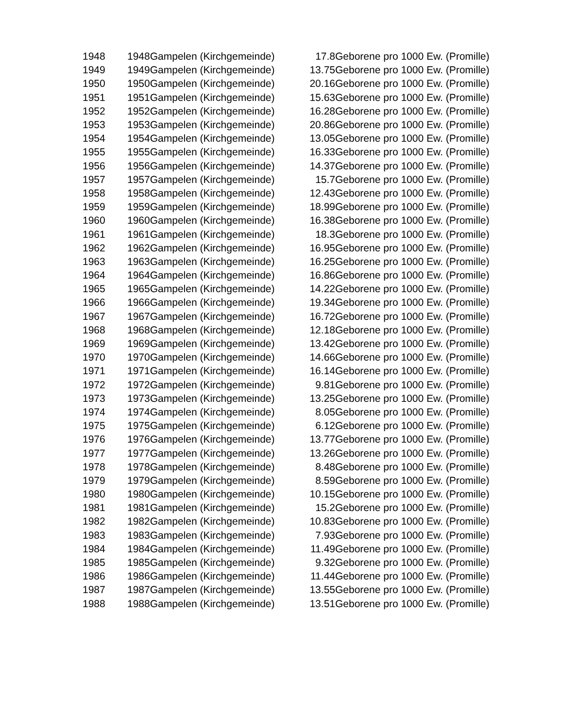| 1948 | 1948Gampelen (Kirchgemeinde) | 17.8 | Geborene pro 1000 Ew. (Promille) |
| 1949 | 1949Gampelen (Kirchgemeinde) | 13.75 | Geborene pro 1000 Ew. (Promille) |
| 1950 | 1950Gampelen (Kirchgemeinde) | 20.16 | Geborene pro 1000 Ew. (Promille) |
| 1951 | 1951Gampelen (Kirchgemeinde) | 15.63 | Geborene pro 1000 Ew. (Promille) |
| 1952 | 1952Gampelen (Kirchgemeinde) | 16.28 | Geborene pro 1000 Ew. (Promille) |
| 1953 | 1953Gampelen (Kirchgemeinde) | 20.86 | Geborene pro 1000 Ew. (Promille) |
| 1954 | 1954Gampelen (Kirchgemeinde) | 13.05 | Geborene pro 1000 Ew. (Promille) |
| 1955 | 1955Gampelen (Kirchgemeinde) | 16.33 | Geborene pro 1000 Ew. (Promille) |
| 1956 | 1956Gampelen (Kirchgemeinde) | 14.37 | Geborene pro 1000 Ew. (Promille) |
| 1957 | 1957Gampelen (Kirchgemeinde) | 15.7 | Geborene pro 1000 Ew. (Promille) |
| 1958 | 1958Gampelen (Kirchgemeinde) | 12.43 | Geborene pro 1000 Ew. (Promille) |
| 1959 | 1959Gampelen (Kirchgemeinde) | 18.99 | Geborene pro 1000 Ew. (Promille) |
| 1960 | 1960Gampelen (Kirchgemeinde) | 16.38 | Geborene pro 1000 Ew. (Promille) |
| 1961 | 1961Gampelen (Kirchgemeinde) | 18.3 | Geborene pro 1000 Ew. (Promille) |
| 1962 | 1962Gampelen (Kirchgemeinde) | 16.95 | Geborene pro 1000 Ew. (Promille) |
| 1963 | 1963Gampelen (Kirchgemeinde) | 16.25 | Geborene pro 1000 Ew. (Promille) |
| 1964 | 1964Gampelen (Kirchgemeinde) | 16.86 | Geborene pro 1000 Ew. (Promille) |
| 1965 | 1965Gampelen (Kirchgemeinde) | 14.22 | Geborene pro 1000 Ew. (Promille) |
| 1966 | 1966Gampelen (Kirchgemeinde) | 19.34 | Geborene pro 1000 Ew. (Promille) |
| 1967 | 1967Gampelen (Kirchgemeinde) | 16.72 | Geborene pro 1000 Ew. (Promille) |
| 1968 | 1968Gampelen (Kirchgemeinde) | 12.18 | Geborene pro 1000 Ew. (Promille) |
| 1969 | 1969Gampelen (Kirchgemeinde) | 13.42 | Geborene pro 1000 Ew. (Promille) |
| 1970 | 1970Gampelen (Kirchgemeinde) | 14.66 | Geborene pro 1000 Ew. (Promille) |
| 1971 | 1971Gampelen (Kirchgemeinde) | 16.14 | Geborene pro 1000 Ew. (Promille) |
| 1972 | 1972Gampelen (Kirchgemeinde) | 9.81 | Geborene pro 1000 Ew. (Promille) |
| 1973 | 1973Gampelen (Kirchgemeinde) | 13.25 | Geborene pro 1000 Ew. (Promille) |
| 1974 | 1974Gampelen (Kirchgemeinde) | 8.05 | Geborene pro 1000 Ew. (Promille) |
| 1975 | 1975Gampelen (Kirchgemeinde) | 6.12 | Geborene pro 1000 Ew. (Promille) |
| 1976 | 1976Gampelen (Kirchgemeinde) | 13.77 | Geborene pro 1000 Ew. (Promille) |
| 1977 | 1977Gampelen (Kirchgemeinde) | 13.26 | Geborene pro 1000 Ew. (Promille) |
| 1978 | 1978Gampelen (Kirchgemeinde) | 8.48 | Geborene pro 1000 Ew. (Promille) |
| 1979 | 1979Gampelen (Kirchgemeinde) | 8.59 | Geborene pro 1000 Ew. (Promille) |
| 1980 | 1980Gampelen (Kirchgemeinde) | 10.15 | Geborene pro 1000 Ew. (Promille) |
| 1981 | 1981Gampelen (Kirchgemeinde) | 15.2 | Geborene pro 1000 Ew. (Promille) |
| 1982 | 1982Gampelen (Kirchgemeinde) | 10.83 | Geborene pro 1000 Ew. (Promille) |
| 1983 | 1983Gampelen (Kirchgemeinde) | 7.93 | Geborene pro 1000 Ew. (Promille) |
| 1984 | 1984Gampelen (Kirchgemeinde) | 11.49 | Geborene pro 1000 Ew. (Promille) |
| 1985 | 1985Gampelen (Kirchgemeinde) | 9.32 | Geborene pro 1000 Ew. (Promille) |
| 1986 | 1986Gampelen (Kirchgemeinde) | 11.44 | Geborene pro 1000 Ew. (Promille) |
| 1987 | 1987Gampelen (Kirchgemeinde) | 13.55 | Geborene pro 1000 Ew. (Promille) |
| 1988 | 1988Gampelen (Kirchgemeinde) | 13.51 | Geborene pro 1000 Ew. (Promille) |